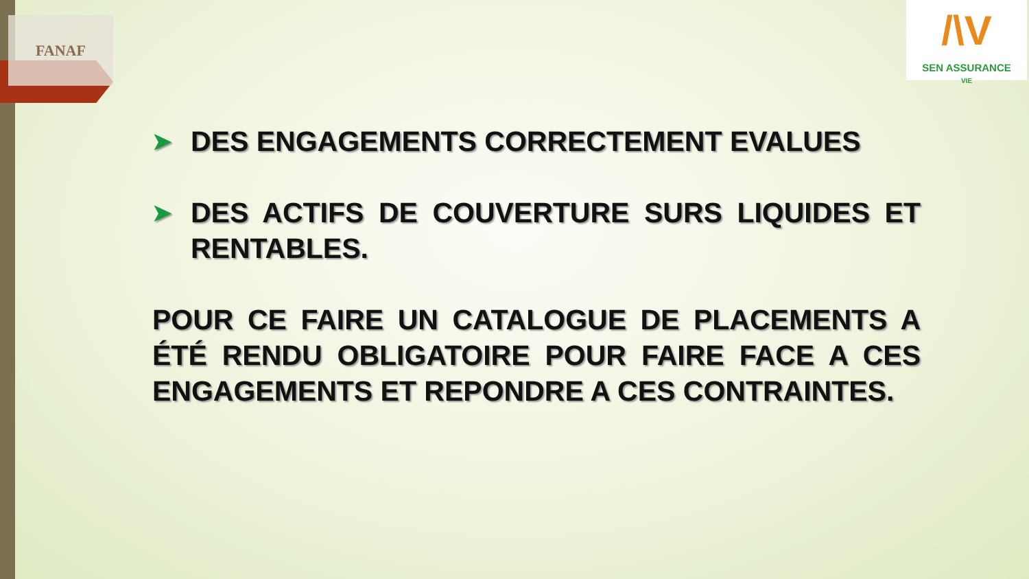FANAF
/\V
SEN ASSURANCE
VIE
➤
DES ENGAGEMENTS CORRECTEMENT EVALUES
➤
DES ACTIFS DE COUVERTURE SURS LIQUIDES ET RENTABLES.
POUR CE FAIRE UN CATALOGUE DE PLACEMENTS A ÉTÉ RENDU OBLIGATOIRE POUR FAIRE FACE A CES ENGAGEMENTS ET REPONDRE A CES CONTRAINTES.